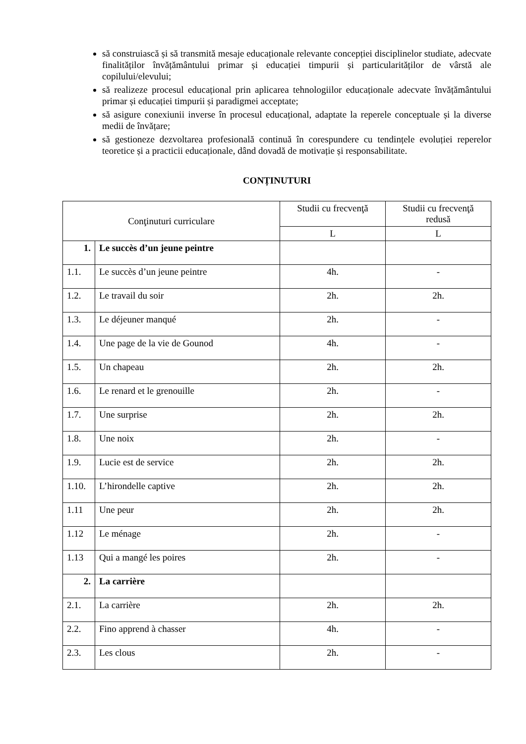să construiască și să transmită mesaje educaționale relevante concepției disciplinelor studiate, adecvate finalităților învățământului primar și educației timpurii și particularităților de vârstă ale copilului/elevului;
să realizeze procesul educațional prin aplicarea tehnologiilor educaționale adecvate învățământului primar și educației timpurii și paradigmei acceptate;
să asigure conexiunii inverse în procesul educațional, adaptate la reperele conceptuale și la diverse medii de învățare;
să gestioneze dezvoltarea profesională continuă în corespundere cu tendințele evoluției reperelor teoretice și a practicii educaționale, dând dovadă de motivație și responsabilitate.
CONȚINUTURI
| Conţinuturi curriculare | | Studii cu frecvenţă | Studii cu frecvenţă redusă |
| --- | --- | --- | --- |
| | | L | L |
| 1. | Le succès d’un jeune peintre | | |
| 1.1. | Le succès d’un jeune peintre | 4h. | - |
| 1.2. | Le travail du soir | 2h. | 2h. |
| 1.3. | Le déjeuner manqué | 2h. | - |
| 1.4. | Une page de la vie de Gounod | 4h. | - |
| 1.5. | Un chapeau | 2h. | 2h. |
| 1.6. | Le renard et le grenouille | 2h. | - |
| 1.7. | Une surprise | 2h. | 2h. |
| 1.8. | Une noix | 2h. | - |
| 1.9. | Lucie est de service | 2h. | 2h. |
| 1.10. | L’hirondelle captive | 2h. | 2h. |
| 1.11 | Une peur | 2h. | 2h. |
| 1.12 | Le ménage | 2h. | - |
| 1.13 | Qui a mangé les poires | 2h. | - |
| 2. | La carrière | | |
| 2.1. | La carrière | 2h. | 2h. |
| 2.2. | Fino apprend à chasser | 4h. | - |
| 2.3. | Les clous | 2h. | - |